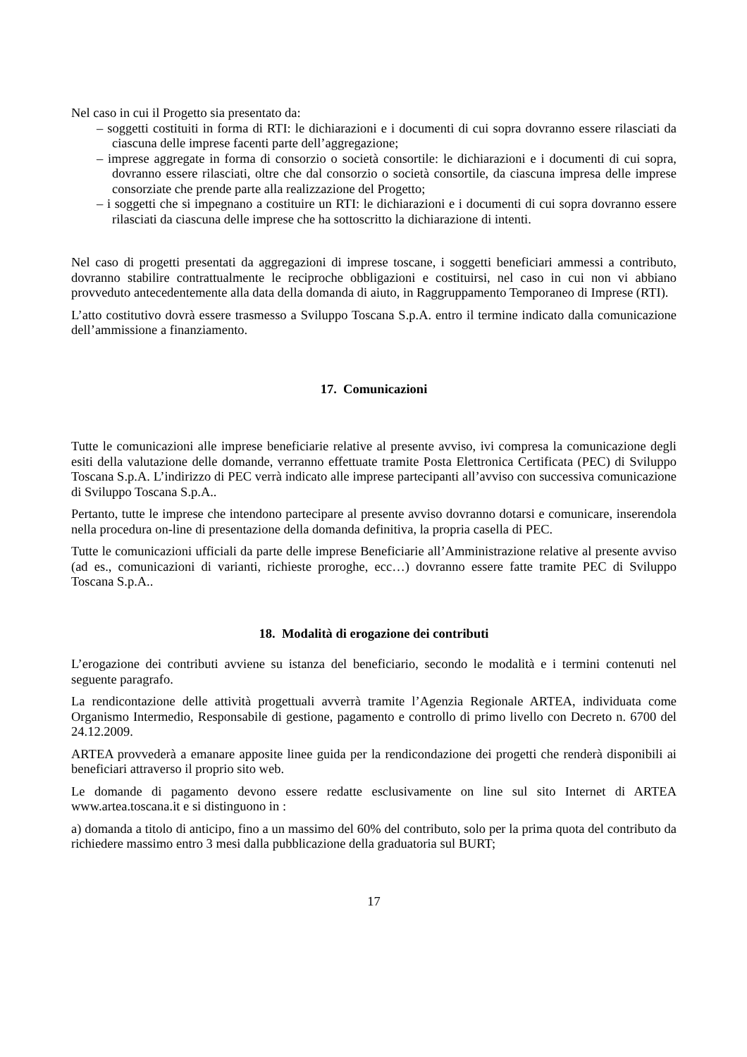Nel caso in cui il Progetto sia presentato da:
– soggetti costituiti in forma di RTI: le dichiarazioni e i documenti di cui sopra dovranno essere rilasciati da ciascuna delle imprese facenti parte dell’aggregazione;
– imprese aggregate in forma di consorzio o società consortile: le dichiarazioni e i documenti di cui sopra, dovranno essere rilasciati, oltre che dal consorzio o società consortile, da ciascuna impresa delle imprese consorziate che prende parte alla realizzazione del Progetto;
– i soggetti che si impegnano a costituire un RTI: le dichiarazioni e i documenti di cui sopra dovranno essere rilasciati da ciascuna delle imprese che ha sottoscritto la dichiarazione di intenti.
Nel caso di progetti presentati da aggregazioni di imprese toscane, i soggetti beneficiari ammessi a contributo, dovranno stabilire contrattualmente le reciproche obbligazioni e costituirsi, nel caso in cui non vi abbiano provveduto antecedentemente alla data della domanda di aiuto, in Raggruppamento Temporaneo di Imprese (RTI).
L’atto costitutivo dovrà essere trasmesso a Sviluppo Toscana S.p.A. entro il termine indicato dalla comunicazione dell’ammissione a finanziamento.
17. Comunicazioni
Tutte le comunicazioni alle imprese beneficiarie relative al presente avviso, ivi compresa la comunicazione degli esiti della valutazione delle domande, verranno effettuate tramite Posta Elettronica Certificata (PEC) di Sviluppo Toscana S.p.A. L’indirizzo di PEC verrà indicato alle imprese partecipanti all’avviso con successiva comunicazione di Sviluppo Toscana S.p.A..
Pertanto, tutte le imprese che intendono partecipare al presente avviso dovranno dotarsi e comunicare, inserendola nella procedura on-line di presentazione della domanda definitiva, la propria casella di PEC.
Tutte le comunicazioni ufficiali da parte delle imprese Beneficiarie all’Amministrazione relative al presente avviso (ad es., comunicazioni di varianti, richieste proroghe, ecc…) dovranno essere fatte tramite PEC di Sviluppo Toscana S.p.A..
18. Modalità di erogazione dei contributi
L’erogazione dei contributi avviene su istanza del beneficiario, secondo le modalità e i termini contenuti nel seguente paragrafo.
La rendicontazione delle attività progettuali avverrà tramite l’Agenzia Regionale ARTEA, individuata come Organismo Intermedio, Responsabile di gestione, pagamento e controllo di primo livello con Decreto n. 6700 del 24.12.2009.
ARTEA provvederà a emanare apposite linee guida per la rendicondazione dei progetti che renderà disponibili ai beneficiari attraverso il proprio sito web.
Le domande di pagamento devono essere redatte esclusivamente on line sul sito Internet di ARTEA www.artea.toscana.it e si distinguono in :
a) domanda a titolo di anticipo, fino a un massimo del 60% del contributo, solo per la prima quota del contributo da richiedere massimo entro 3 mesi dalla pubblicazione della graduatoria sul BURT;
17